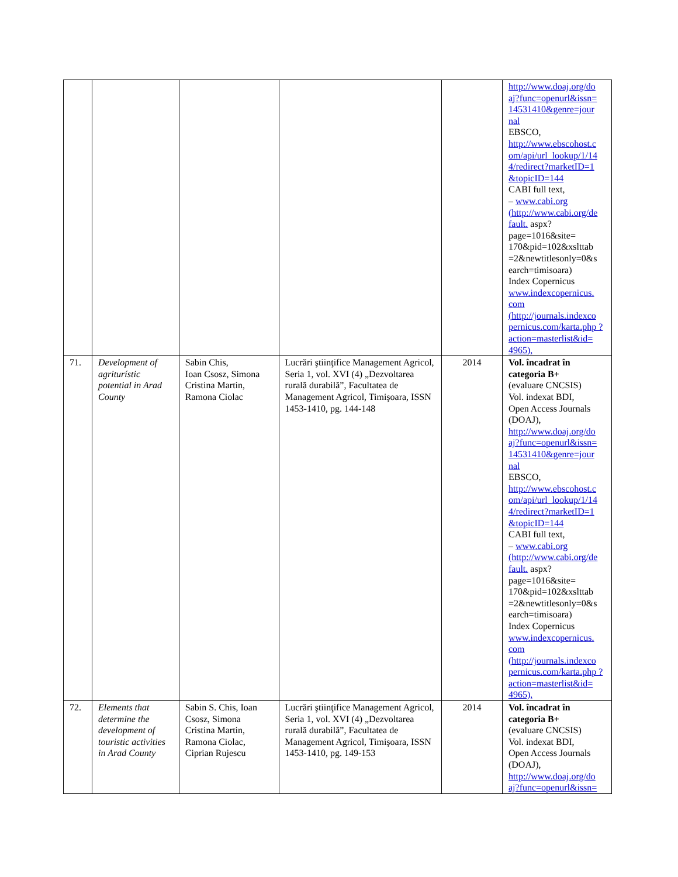| | | | | | http://www.doaj.org/do aj?func=openurl&issn= 14531410&genre=jour nal EBSCO, http://www.ebscohost.c om/api/url_lookup/1/14 4/redirect?marketID=1 &topicID=144 CABI full text, – www.cabi.org (http://www.cabi.org/de fault. aspx?page=1016&site= 170&pid=102&xslttab =2&newtitlesonly=0&s earch=timisoara) Index Copernicus www.indexcopernicus. com (http://journals.indexco pernicus.com/karta.php ?action=masterlist&id= 4965), |
| 71. | Development of agriturístic potential in Arad County | Sabin Chis, Ioan Csosz, Simona Cristina Martin, Ramona Ciolac | Lucrări ştiinţifice Management Agricol, Seria 1, vol. XVI (4) „Dezvoltarea rurală durabilă”, Facultatea de Management Agricol, Timişoara, ISSN 1453-1410, pg. 144-148 | 2014 | Vol. încadrat în categoria B+ (evaluare CNCSIS) Vol. indexat BDI, Open Access Journals (DOAJ), http://www.doaj.org/do aj?func=openurl&issn= 14531410&genre=jour nal EBSCO, http://www.ebscohost.c om/api/url_lookup/1/14 4/redirect?marketID=1 &topicID=144 CABI full text, – www.cabi.org (http://www.cabi.org/de fault. aspx?page=1016&site= 170&pid=102&xslttab =2&newtitlesonly=0&s earch=timisoara) Index Copernicus www.indexcopernicus. com (http://journals.indexco pernicus.com/karta.php ?action=masterlist&id= 4965), |
| 72. | Elements that determine the development of touristic activities in Arad County | Sabin S. Chis, Ioan Csosz, Simona Cristina Martin, Ramona Ciolac, Ciprian Rujescu | Lucrări ştiinţifice Management Agricol, Seria 1, vol. XVI (4) „Dezvoltarea rurală durabilă”, Facultatea de Management Agricol, Timişoara, ISSN 1453-1410, pg. 149-153 | 2014 | Vol. încadrat în categoria B+ (evaluare CNCSIS) Vol. indexat BDI, Open Access Journals (DOAJ), http://www.doaj.org/do aj?func=openurl&issn= |